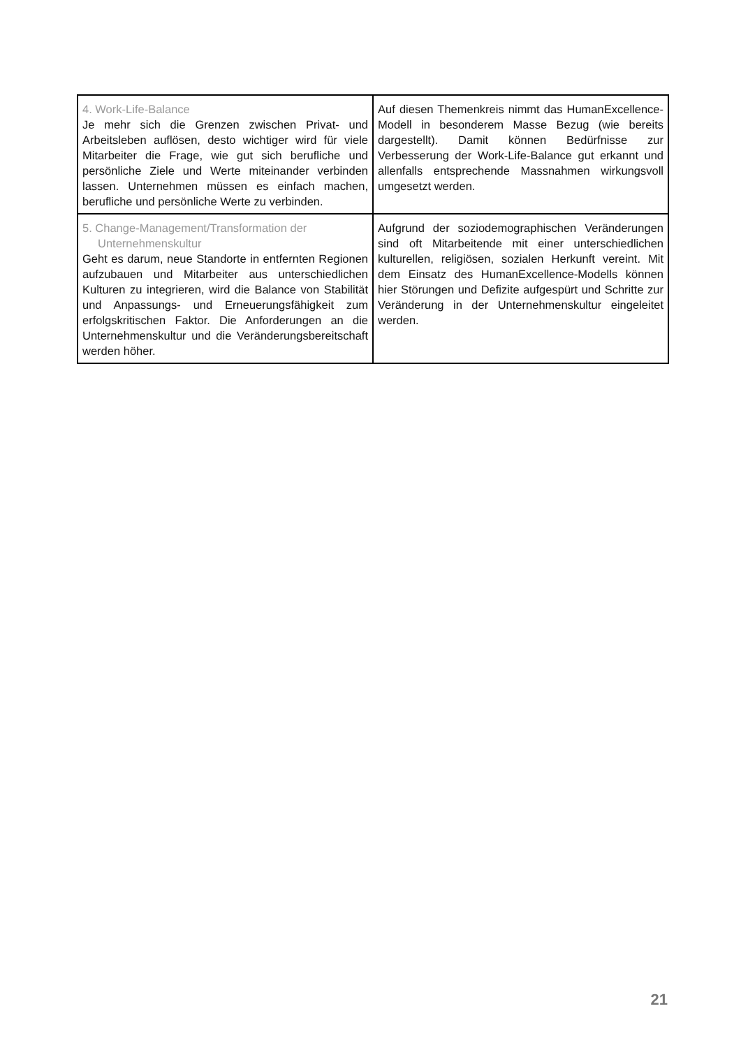| 4. Work-Life-Balance Je mehr sich die Grenzen zwischen Privat- und Arbeitsleben auflösen, desto wichtiger wird für viele Mitarbeiter die Frage, wie gut sich berufliche und persönliche Ziele und Werte miteinander verbinden lassen. Unternehmen müssen es einfach machen, berufliche und persönliche Werte zu verbinden. | Auf diesen Themenkreis nimmt das HumanExcellence-Modell in besonderem Masse Bezug (wie bereits dargestellt). Damit können Bedürfnisse zur Verbesserung der Work-Life-Balance gut erkannt und allenfalls entsprechende Massnahmen wirkungsvoll umgesetzt werden. |
| 5. Change-Management/Transformation der Unternehmenskultur Geht es darum, neue Standorte in entfernten Regionen aufzubauen und Mitarbeiter aus unterschiedlichen Kulturen zu integrieren, wird die Balance von Stabilität und Anpassungs- und Erneuerungsfähigkeit zum erfolgskritischen Faktor. Die Anforderungen an die Unternehmenskultur und die Veränderungsbereitschaft werden höher. | Aufgrund der soziodemographischen Veränderungen sind oft Mitarbeitende mit einer unterschiedlichen kulturellen, religiösen, sozialen Herkunft vereint. Mit dem Einsatz des HumanExcellence-Modells können hier Störungen und Defizite aufgespürt und Schritte zur Veränderung in der Unternehmenskultur eingeleitet werden. |
21